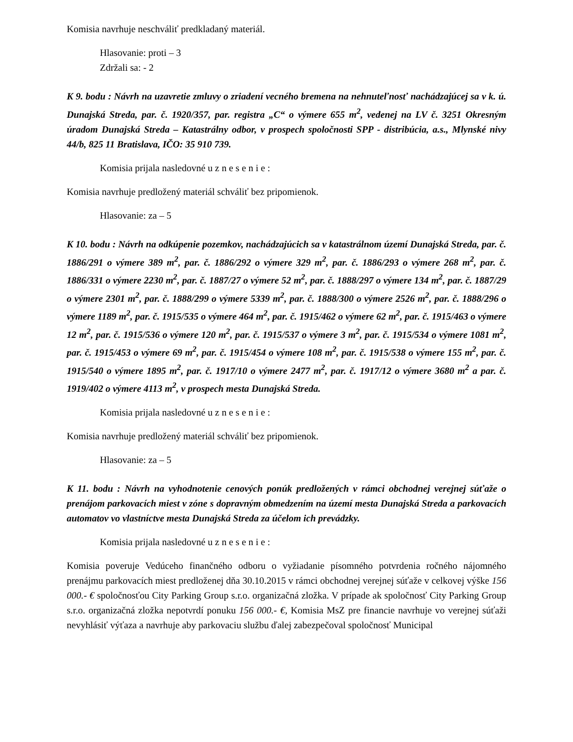Komisia navrhuje neschváliť predkladaný materiál.
Hlasovanie: proti – 3
Zdržali sa: - 2
K 9. bodu : Návrh na uzavretie zmluvy o zriadení vecného bremena na nehnuteľnosť nachádzajúcej sa v k. ú. Dunajská Streda, par. č. 1920/357, par. registra „C“ o výmere 655 m<sup>2</sup>, vedenej na LV č. 3251 Okresným úradom Dunajská Streda – Katastrálny odbor, v prospech spoločnosti SPP - distribúcia, a.s., Mlynské nivy 44/b, 825 11 Bratislava, IČO: 35 910 739.
Komisia prijala nasledovné u z n e s e n i e :
Komisia navrhuje predložený materiál schváliť bez pripomienok.
Hlasovanie: za – 5
K 10. bodu : Návrh na odkúpenie pozemkov, nachádzajúcich sa v katastrálnom území Dunajská Streda, par. č. 1886/291 o výmere 389 m<sup>2</sup>, par. č. 1886/292 o výmere 329 m<sup>2</sup>, par. č. 1886/293 o výmere 268 m<sup>2</sup>, par. č. 1886/331 o výmere 2230 m<sup>2</sup>, par. č. 1887/27 o výmere 52 m<sup>2</sup>, par. č. 1888/297 o výmere 134 m<sup>2</sup>, par. č. 1887/29 o výmere 2301 m<sup>2</sup>, par. č. 1888/299 o výmere 5339 m<sup>2</sup>, par. č. 1888/300 o výmere 2526 m<sup>2</sup>, par. č. 1888/296 o výmere 1189 m<sup>2</sup>, par. č. 1915/535 o výmere 464 m<sup>2</sup>, par. č. 1915/462 o výmere 62 m<sup>2</sup>, par. č. 1915/463 o výmere 12 m<sup>2</sup>, par. č. 1915/536 o výmere 120 m<sup>2</sup>, par. č. 1915/537 o výmere 3 m<sup>2</sup>, par. č. 1915/534 o výmere 1081 m<sup>2</sup>, par. č. 1915/453 o výmere 69 m<sup>2</sup>, par. č. 1915/454 o výmere 108 m<sup>2</sup>, par. č. 1915/538 o výmere 155 m<sup>2</sup>, par. č. 1915/540 o výmere 1895 m<sup>2</sup>, par. č. 1917/10 o výmere 2477 m<sup>2</sup>, par. č. 1917/12 o výmere 3680 m<sup>2</sup> a par. č. 1919/402 o výmere 4113 m<sup>2</sup>, v prospech mesta Dunajská Streda.
Komisia prijala nasledovné u z n e s e n i e :
Komisia navrhuje predložený materiál schváliť bez pripomienok.
Hlasovanie: za – 5
K 11. bodu : Návrh na vyhodnotenie cenových ponúk predložených v rámci obchodnej verejnej súťaže o prenájom parkovacích miest v zóne s dopravným obmedzením na území mesta Dunajská Streda a parkovacích automatov vo vlastníctve mesta Dunajská Streda za účelom ich prevádzky.
Komisia prijala nasledovné u z n e s e n i e :
Komisia poveruje Vedúceho finančného odboru o vyžiadanie písomného potvrdenia ročného nájomného prenájmu parkovacích miest predloženej dňa 30.10.2015 v rámci obchodnej verejnej súťaže v celkovej výške 156 000.- € spoločnosťou City Parking Group s.r.o. organizačná zložka. V prípade ak spoločnosť City Parking Group s.r.o. organizačná zložka nepotvrdí ponuku 156 000.- €, Komisia MsZ pre financie navrhuje vo verejnej súťaži nevyhlásiť výťaza a navrhuje aby parkovaciu službu ďalej zabezpečoval spoločnosť Municipal